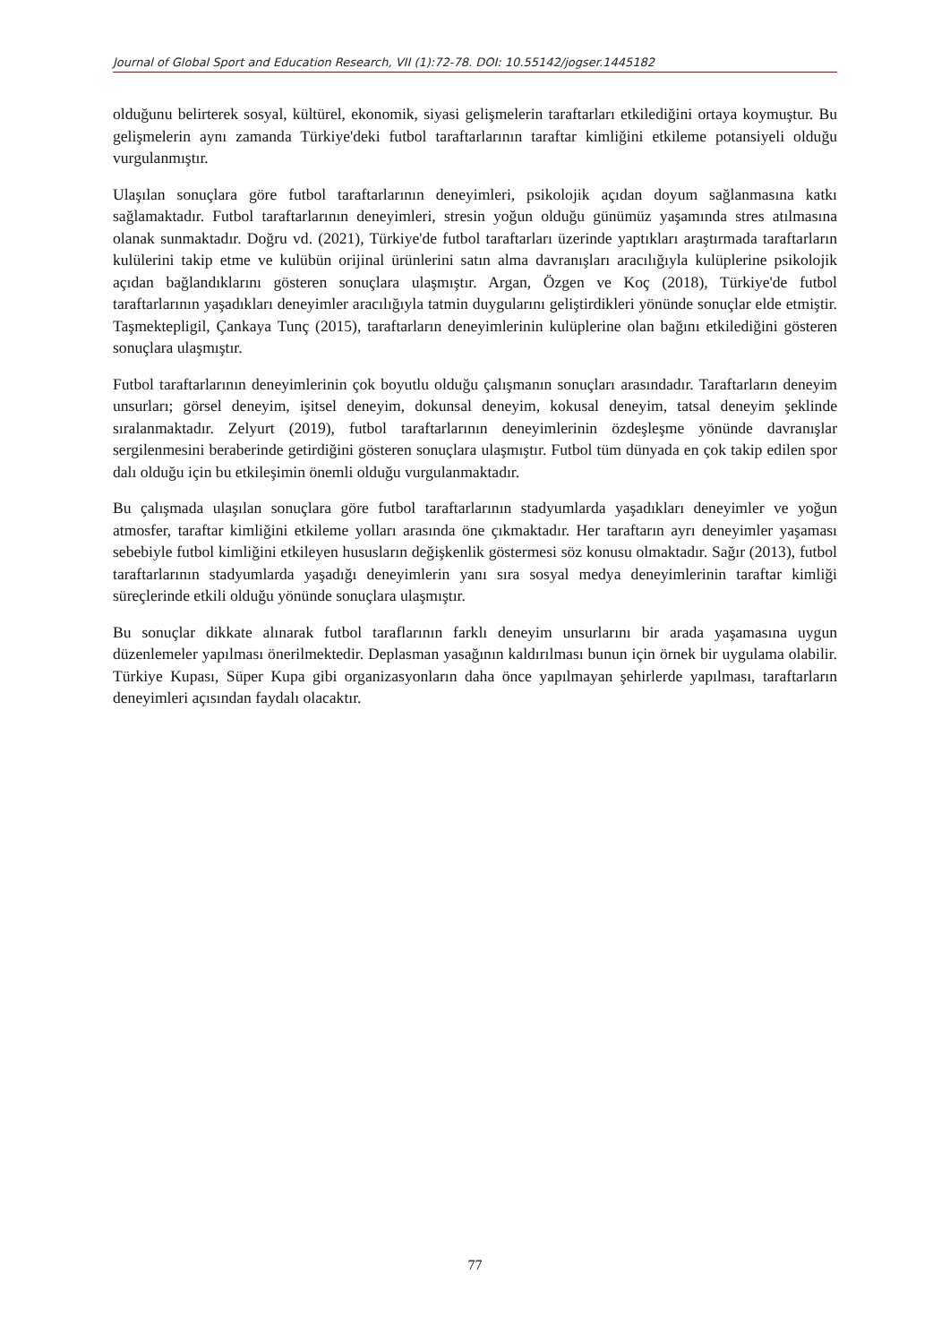Journal of Global Sport and Education Research, VII (1):72-78. DOI: 10.55142/jogser.1445182
olduğunu belirterek sosyal, kültürel, ekonomik, siyasi gelişmelerin taraftarları etkilediğini ortaya koymuştur. Bu gelişmelerin aynı zamanda Türkiye'deki futbol taraftarlarının taraftar kimliğini etkileme potansiyeli olduğu vurgulanmıştır.
Ulaşılan sonuçlara göre futbol taraftarlarının deneyimleri, psikolojik açıdan doyum sağlanmasına katkı sağlamaktadır. Futbol taraftarlarının deneyimleri, stresin yoğun olduğu günümüz yaşamında stres atılmasına olanak sunmaktadır. Doğru vd. (2021), Türkiye'de futbol taraftarları üzerinde yaptıkları araştırmada taraftarların kulülerini takip etme ve kulübün orijinal ürünlerini satın alma davranışları aracılığıyla kulüplerine psikolojik açıdan bağlandıklarını gösteren sonuçlara ulaşmıştır. Argan, Özgen ve Koç (2018), Türkiye'de futbol taraftarlarının yaşadıkları deneyimler aracılığıyla tatmin duygularını geliştirdikleri yönünde sonuçlar elde etmiştir. Taşmektepligil, Çankaya Tunç (2015), taraftarların deneyimlerinin kulüplerine olan bağını etkilediğini gösteren sonuçlara ulaşmıştır.
Futbol taraftarlarının deneyimlerinin çok boyutlu olduğu çalışmanın sonuçları arasındadır. Taraftarların deneyim unsurları; görsel deneyim, işitsel deneyim, dokunsal deneyim, kokusal deneyim, tatsal deneyim şeklinde sıralanmaktadır. Zelyurt (2019), futbol taraftarlarının deneyimlerinin özdeşleşme yönünde davranışlar sergilenmesini beraberinde getirdiğini gösteren sonuçlara ulaşmıştır. Futbol tüm dünyada en çok takip edilen spor dalı olduğu için bu etkileşimin önemli olduğu vurgulanmaktadır.
Bu çalışmada ulaşılan sonuçlara göre futbol taraftarlarının stadyumlarda yaşadıkları deneyimler ve yoğun atmosfer, taraftar kimliğini etkileme yolları arasında öne çıkmaktadır. Her taraftarın ayrı deneyimler yaşaması sebebiyle futbol kimliğini etkileyen hususların değişkenlik göstermesi söz konusu olmaktadır. Sağır (2013), futbol taraftarlarının stadyumlarda yaşadığı deneyimlerin yanı sıra sosyal medya deneyimlerinin taraftar kimliği süreçlerinde etkili olduğu yönünde sonuçlara ulaşmıştır.
Bu sonuçlar dikkate alınarak futbol taraflarının farklı deneyim unsurlarını bir arada yaşamasına uygun düzenlemeler yapılması önerilmektedir. Deplasman yasağının kaldırılması bunun için örnek bir uygulama olabilir. Türkiye Kupası, Süper Kupa gibi organizasyonların daha önce yapılmayan şehirlerde yapılması, taraftarların deneyimleri açısından faydalı olacaktır.
77